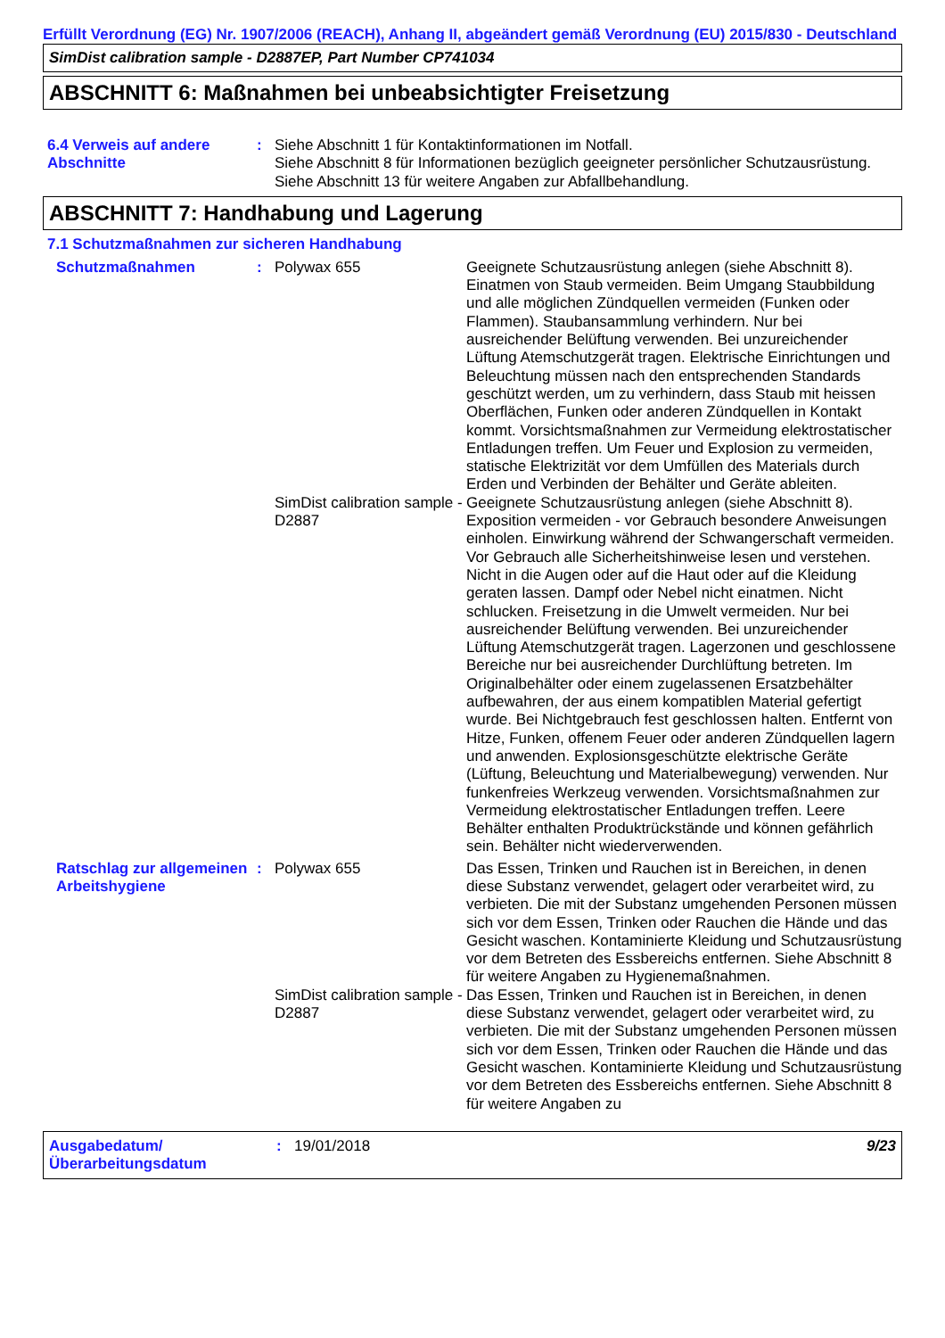Erfüllt Verordnung (EG) Nr. 1907/2006 (REACH), Anhang II, abgeändert gemäß Verordnung (EU) 2015/830 - Deutschland
SimDist calibration sample - D2887EP, Part Number CP741034
ABSCHNITT 6: Maßnahmen bei unbeabsichtigter Freisetzung
6.4 Verweis auf andere Abschnitte
: Siehe Abschnitt 1 für Kontaktinformationen im Notfall.
Siehe Abschnitt 8 für Informationen bezüglich geeigneter persönlicher Schutzausrüstung.
Siehe Abschnitt 13 für weitere Angaben zur Abfallbehandlung.
ABSCHNITT 7: Handhabung und Lagerung
7.1 Schutzmaßnahmen zur sicheren Handhabung
Schutzmaßnahmen : Polywax 655 Geeignete Schutzausrüstung anlegen (siehe Abschnitt 8). Einatmen von Staub vermeiden. Beim Umgang Staubbildung und alle möglichen Zündquellen vermeiden (Funken oder Flammen). Staubansammlung verhindern. Nur bei ausreichender Belüftung verwenden. Bei unzureichender Lüftung Atemschutzgerät tragen. Elektrische Einrichtungen und Beleuchtung müssen nach den entsprechenden Standards geschützt werden, um zu verhindern, dass Staub mit heissen Oberflächen, Funken oder anderen Zündquellen in Kontakt kommt. Vorsichtsmaßnahmen zur Vermeidung elektrostatischer Entladungen treffen. Um Feuer und Explosion zu vermeiden, statische Elektrizität vor dem Umfüllen des Materials durch Erden und Verbinden der Behälter und Geräte ableiten.
SimDist calibration sample - D2887
Geeignete Schutzausrüstung anlegen (siehe Abschnitt 8). Exposition vermeiden - vor Gebrauch besondere Anweisungen einholen. Einwirkung während der Schwangerschaft vermeiden. Vor Gebrauch alle Sicherheitshinweise lesen und verstehen. Nicht in die Augen oder auf die Haut oder auf die Kleidung geraten lassen. Dampf oder Nebel nicht einatmen. Nicht schlucken. Freisetzung in die Umwelt vermeiden. Nur bei ausreichender Belüftung verwenden. Bei unzureichender Lüftung Atemschutzgerät tragen. Lagerzonen und geschlossene Bereiche nur bei ausreichender Durchlüftung betreten. Im Originalbehälter oder einem zugelassenen Ersatzbehälter aufbewahren, der aus einem kompatiblen Material gefertigt wurde. Bei Nichtgebrauch fest geschlossen halten. Entfernt von Hitze, Funken, offenem Feuer oder anderen Zündquellen lagern und anwenden. Explosionsgeschützte elektrische Geräte (Lüftung, Beleuchtung und Materialbewegung) verwenden. Nur funkenfreies Werkzeug verwenden. Vorsichtsmaßnahmen zur Vermeidung elektrostatischer Entladungen treffen. Leere Behälter enthalten Produktrückstände und können gefährlich sein. Behälter nicht wiederverwenden.
Ratschlag zur allgemeinen Arbeitshygiene
: Polywax 655 Das Essen, Trinken und Rauchen ist in Bereichen, in denen diese Substanz verwendet, gelagert oder verarbeitet wird, zu verbieten. Die mit der Substanz umgehenden Personen müssen sich vor dem Essen, Trinken oder Rauchen die Hände und das Gesicht waschen. Kontaminierte Kleidung und Schutzausrüstung vor dem Betreten des Essbereichs entfernen. Siehe Abschnitt 8 für weitere Angaben zu Hygienemaßnahmen.
SimDist calibration sample - D2887
Das Essen, Trinken und Rauchen ist in Bereichen, in denen diese Substanz verwendet, gelagert oder verarbeitet wird, zu verbieten. Die mit der Substanz umgehenden Personen müssen sich vor dem Essen, Trinken oder Rauchen die Hände und das Gesicht waschen. Kontaminierte Kleidung und Schutzausrüstung vor dem Betreten des Essbereichs entfernen. Siehe Abschnitt 8 für weitere Angaben zu
Ausgabedatum/ Überarbeitungsdatum
: 19/01/2018 9/23